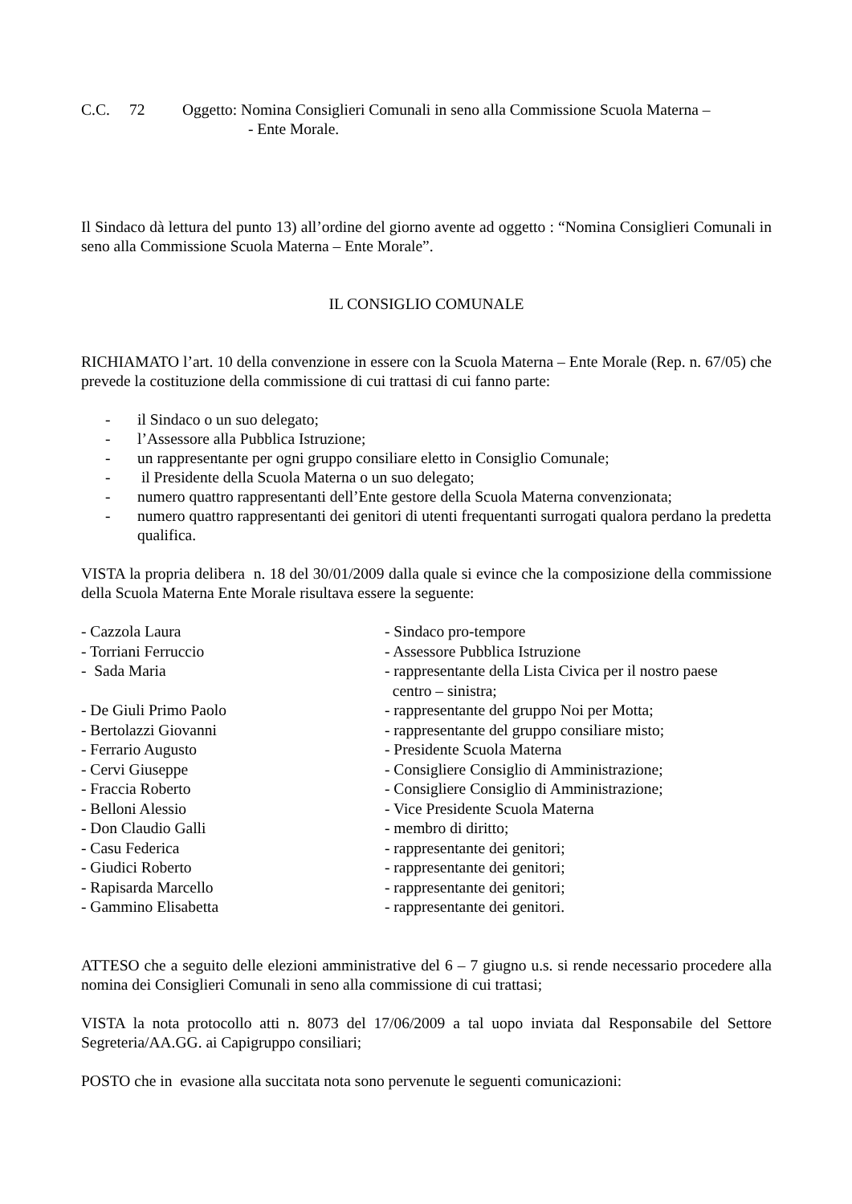C.C. 72 Oggetto: Nomina Consiglieri Comunali in seno alla Commissione Scuola Materna –
- Ente Morale.
Il Sindaco dà lettura del punto 13) all’ordine del giorno avente ad oggetto : “Nomina Consiglieri Comunali in seno alla Commissione Scuola Materna – Ente Morale”.
IL CONSIGLIO COMUNALE
RICHIAMATO l’art. 10 della convenzione in essere con la Scuola Materna – Ente Morale (Rep. n. 67/05) che prevede la costituzione della commissione di cui trattasi di cui fanno parte:
- il Sindaco o un suo delegato;
- l’Assessore alla Pubblica Istruzione;
- un rappresentante per ogni gruppo consiliare eletto in Consiglio Comunale;
- il Presidente della Scuola Materna o un suo delegato;
- numero quattro rappresentanti dell’Ente gestore della Scuola Materna convenzionata;
- numero quattro rappresentanti dei genitori di utenti frequentanti surrogati qualora perdano la predetta qualifica.
VISTA la propria delibera n. 18 del 30/01/2009 dalla quale si evince che la composizione della commissione della Scuola Materna Ente Morale risultava essere la seguente:
| - Cazzola Laura | - Sindaco pro-tempore |
| - Torriani Ferruccio | - Assessore Pubblica Istruzione |
| - Sada Maria | - rappresentante della Lista Civica per il nostro paese centro – sinistra; |
| - De Giuli Primo Paolo | - rappresentante del gruppo Noi per Motta; |
| - Bertolazzi Giovanni | - rappresentante del gruppo consiliare misto; |
| - Ferrario Augusto | - Presidente Scuola Materna |
| - Cervi Giuseppe | - Consigliere Consiglio di Amministrazione; |
| - Fraccia Roberto | - Consigliere Consiglio di Amministrazione; |
| - Belloni Alessio | - Vice Presidente Scuola Materna |
| - Don Claudio Galli | - membro di diritto; |
| - Casu Federica | - rappresentante dei genitori; |
| - Giudici Roberto | - rappresentante dei genitori; |
| - Rapisarda Marcello | - rappresentante dei genitori; |
| - Gammino Elisabetta | - rappresentante dei genitori. |
ATTESO che a seguito delle elezioni amministrative del 6 – 7 giugno u.s. si rende necessario procedere alla nomina dei Consiglieri Comunali in seno alla commissione di cui trattasi;
VISTA la nota protocollo atti n. 8073 del 17/06/2009 a tal uopo inviata dal Responsabile del Settore Segreteria/AA.GG. ai Capigruppo consiliari;
POSTO che in evasione alla succitata nota sono pervenute le seguenti comunicazioni: